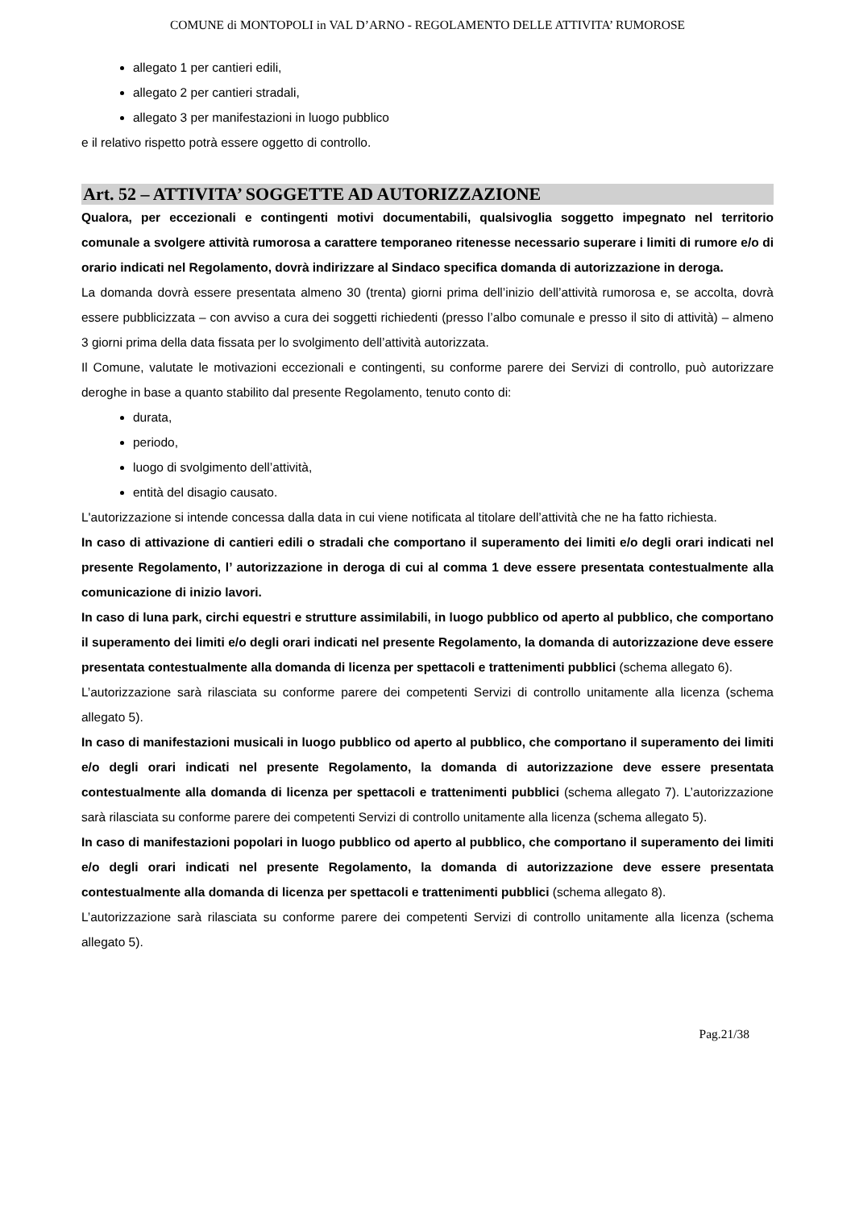COMUNE di MONTOPOLI in VAL D’ARNO - REGOLAMENTO DELLE ATTIVITA’ RUMOROSE
allegato 1 per cantieri edili,
allegato 2 per cantieri stradali,
allegato 3 per manifestazioni in luogo pubblico
e il relativo rispetto potrà essere oggetto di controllo.
Art. 52 – ATTIVITA’ SOGGETTE AD AUTORIZZAZIONE
Qualora, per eccezionali e contingenti motivi documentabili, qualsivoglia soggetto impegnato nel territorio comunale a svolgere attività rumorosa a carattere temporaneo ritenesse necessario superare i limiti di rumore e/o di orario indicati nel Regolamento, dovrà indirizzare al Sindaco specifica domanda di autorizzazione in deroga.
La domanda dovrà essere presentata almeno 30 (trenta) giorni prima dell’inizio dell’attività rumorosa e, se accolta, dovrà essere pubblicizzata – con avviso a cura dei soggetti richiedenti (presso l’albo comunale e presso il sito di attività) – almeno 3 giorni prima della data fissata per lo svolgimento dell’attività autorizzata.
Il Comune, valutate le motivazioni eccezionali e contingenti, su conforme parere dei Servizi di controllo, può autorizzare deroghe in base a quanto stabilito dal presente Regolamento, tenuto conto di:
durata,
periodo,
luogo di svolgimento dell’attività,
entità del disagio causato.
L'autorizzazione si intende concessa dalla data in cui viene notificata al titolare dell’attività che ne ha fatto richiesta.
In caso di attivazione di cantieri edili o stradali che comportano il superamento dei limiti e/o degli orari indicati nel presente Regolamento, l’ autorizzazione in deroga di cui al comma 1 deve essere presentata contestualmente alla comunicazione di inizio lavori.
In caso di luna park, circhi equestri e strutture assimilabili, in luogo pubblico od aperto al pubblico, che comportano il superamento dei limiti e/o degli orari indicati nel presente Regolamento, la domanda di autorizzazione deve essere presentata contestualmente alla domanda di licenza per spettacoli e trattenimenti pubblici (schema allegato 6).
L’autorizzazione sarà rilasciata su conforme parere dei competenti Servizi di controllo unitamente alla licenza (schema allegato 5).
In caso di manifestazioni musicali in luogo pubblico od aperto al pubblico, che comportano il superamento dei limiti e/o degli orari indicati nel presente Regolamento, la domanda di autorizzazione deve essere presentata contestualmente alla domanda di licenza per spettacoli e trattenimenti pubblici (schema allegato 7). L’autorizzazione sarà rilasciata su conforme parere dei competenti Servizi di controllo unitamente alla licenza (schema allegato 5).
In caso di manifestazioni popolari in luogo pubblico od aperto al pubblico, che comportano il superamento dei limiti e/o degli orari indicati nel presente Regolamento, la domanda di autorizzazione deve essere presentata contestualmente alla domanda di licenza per spettacoli e trattenimenti pubblici (schema allegato 8).
L’autorizzazione sarà rilasciata su conforme parere dei competenti Servizi di controllo unitamente alla licenza (schema allegato 5).
Pag.21/38